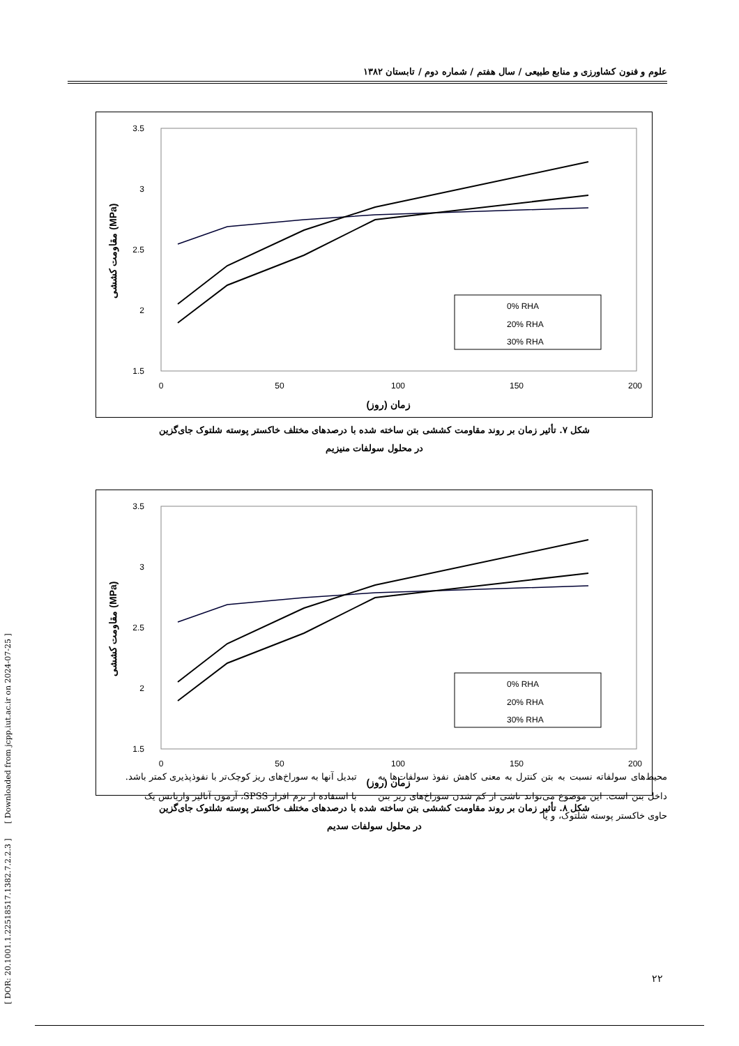علوم و فنون کشاورزی و منابع طبیعی / سال هفتم / شماره دوم / تابستان ۱۳۸۲
3.5
3
2.5
2
1.5
0
50
100
150
200
زمان (روز)
مقاومت کششی (MPa)
0% RHA
20% RHA
30% RHA
شکل ۷. تأثیر زمان بر روند مقاومت کششی بتن ساخته شده با درصدهای مختلف خاکستر پوسته شلتوک جای‌گزین
در محلول سولفات منیزیم
3.5
3
2.5
2
1.5
0
50
100
150
200
زمان (روز)
مقاومت کششی (MPa)
0% RHA
20% RHA
30% RHA
شکل ۸. تأثیر زمان بر روند مقاومت کششی بتن ساخته شده با درصدهای مختلف خاکستر پوسته شلتوک جای‌گزین
در محلول سولفات سدیم
محیط‌های سولفاته نسبت به بتن کنترل به معنی کاهش نفوذ سولفات‌ها به داخل بتن است. این موضوع می‌تواند ناشی از کم شدن سوراخ‌های ریز بتن حاوی خاکستر پوسته شلتوک، و یا
تبدیل آنها به سوراخ‌های ریز کوچک‌تر با نفوذپذیری کمتر باشد.
با استفاده از نرم افزار SPSS، آزمون آنالیز واریانس یک
۲۲
[ DOR: 20.1001.1.22518517.1382.7.2.2.3 ] [ Downloaded from jcpp.iut.ac.ir on 2024-07-25 ]